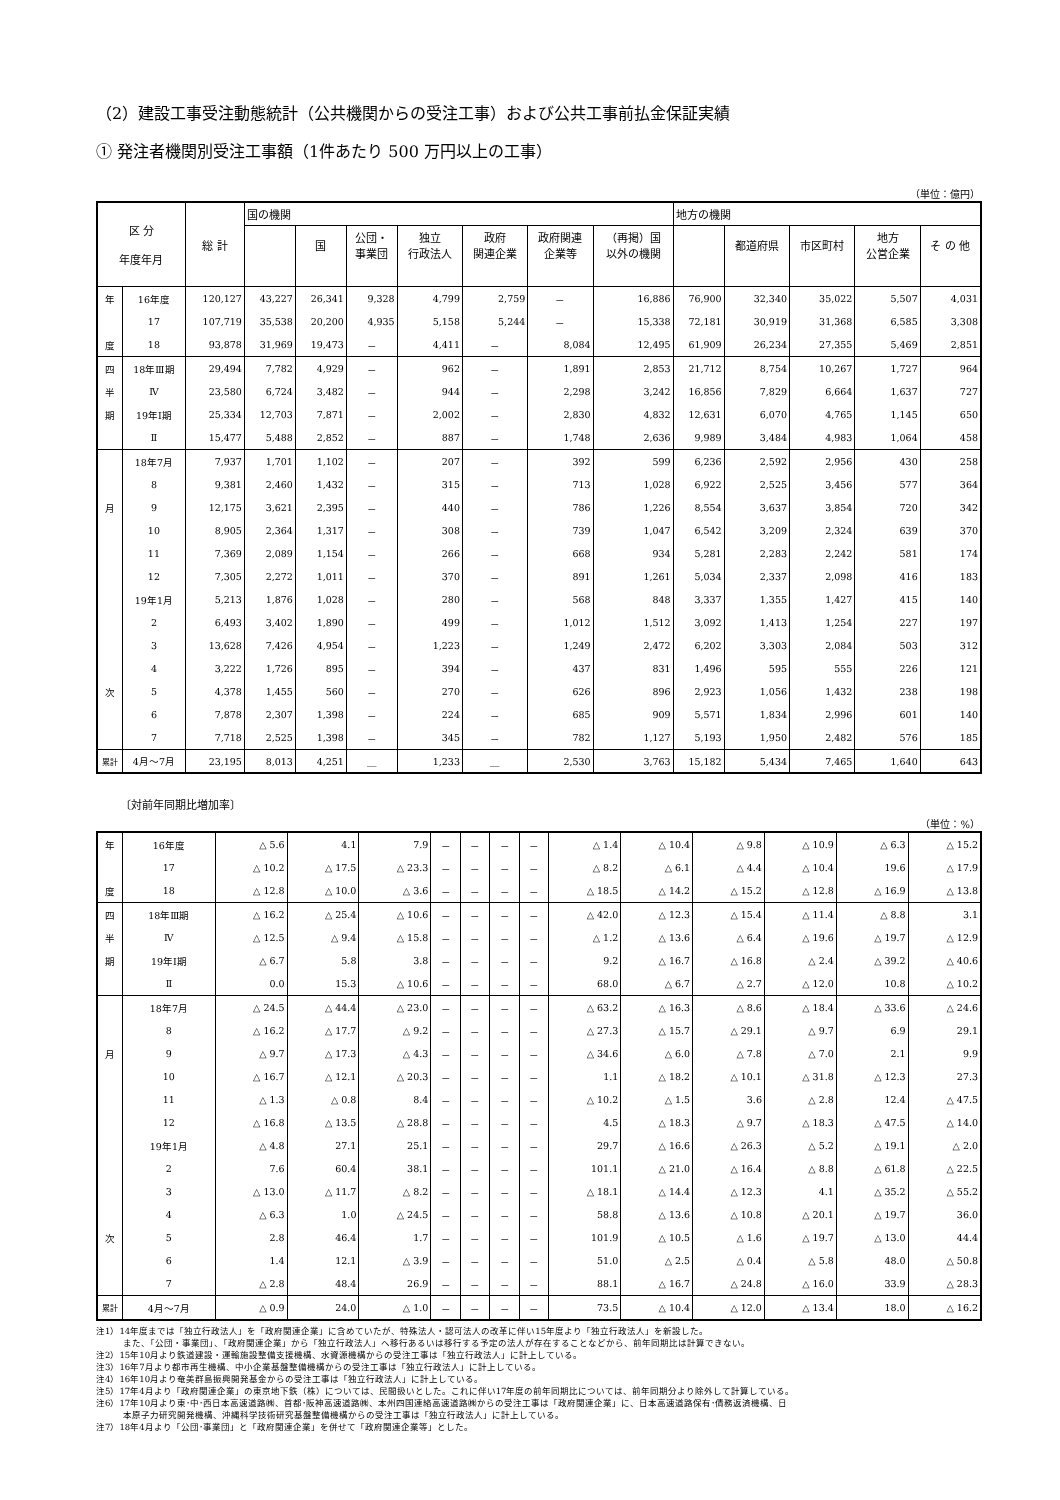（2）建設工事受注動態統計（公共機関からの受注工事）および公共工事前払金保証実績
① 発注者機関別受注工事額（1件あたり 500 万円以上の工事）
（単位：億円）
| 区 分 年度年月 | | 総 計 | 国の機関 | | | | | | | 地方の機関 | | | | |
| --- | --- | --- | --- | --- | --- | --- | --- | --- | --- | --- | --- | --- | --- | --- |
| | | | | 国 | 公団・ 事業団 | 独立 行政法人 | 政府 関連企業 | 政府関連 企業等 | （再掲）国 以外の機関 | | 都道府県 | 市区町村 | 地方 公営企業 | そ の 他 |
| 年 | 16年度 | 120,127 | 43,227 | 26,341 | 9,328 | 4,799 | 2,759 | － | 16,886 | 76,900 | 32,340 | 35,022 | 5,507 | 4,031 |
| | 17 | 107,719 | 35,538 | 20,200 | 4,935 | 5,158 | 5,244 | － | 15,338 | 72,181 | 30,919 | 31,368 | 6,585 | 3,308 |
| 度 | 18 | 93,878 | 31,969 | 19,473 | － | 4,411 | － | 8,084 | 12,495 | 61,909 | 26,234 | 27,355 | 5,469 | 2,851 |
| 四 | 18年Ⅲ期 | 29,494 | 7,782 | 4,929 | － | 962 | － | 1,891 | 2,853 | 21,712 | 8,754 | 10,267 | 1,727 | 964 |
| 半 | Ⅳ | 23,580 | 6,724 | 3,482 | － | 944 | － | 2,298 | 3,242 | 16,856 | 7,829 | 6,664 | 1,637 | 727 |
| 期 | 19年Ⅰ期 | 25,334 | 12,703 | 7,871 | － | 2,002 | － | 2,830 | 4,832 | 12,631 | 6,070 | 4,765 | 1,145 | 650 |
| | Ⅱ | 15,477 | 5,488 | 2,852 | － | 887 | － | 1,748 | 2,636 | 9,989 | 3,484 | 4,983 | 1,064 | 458 |
| | 18年7月 | 7,937 | 1,701 | 1,102 | － | 207 | － | 392 | 599 | 6,236 | 2,592 | 2,956 | 430 | 258 |
| | 8 | 9,381 | 2,460 | 1,432 | － | 315 | － | 713 | 1,028 | 6,922 | 2,525 | 3,456 | 577 | 364 |
| 月 | 9 | 12,175 | 3,621 | 2,395 | － | 440 | － | 786 | 1,226 | 8,554 | 3,637 | 3,854 | 720 | 342 |
| | 10 | 8,905 | 2,364 | 1,317 | － | 308 | － | 739 | 1,047 | 6,542 | 3,209 | 2,324 | 639 | 370 |
| | 11 | 7,369 | 2,089 | 1,154 | － | 266 | － | 668 | 934 | 5,281 | 2,283 | 2,242 | 581 | 174 |
| | 12 | 7,305 | 2,272 | 1,011 | － | 370 | － | 891 | 1,261 | 5,034 | 2,337 | 2,098 | 416 | 183 |
| | 19年1月 | 5,213 | 1,876 | 1,028 | － | 280 | － | 568 | 848 | 3,337 | 1,355 | 1,427 | 415 | 140 |
| | 2 | 6,493 | 3,402 | 1,890 | － | 499 | － | 1,012 | 1,512 | 3,092 | 1,413 | 1,254 | 227 | 197 |
| | 3 | 13,628 | 7,426 | 4,954 | － | 1,223 | － | 1,249 | 2,472 | 6,202 | 3,303 | 2,084 | 503 | 312 |
| | 4 | 3,222 | 1,726 | 895 | － | 394 | － | 437 | 831 | 1,496 | 595 | 555 | 226 | 121 |
| 次 | 5 | 4,378 | 1,455 | 560 | － | 270 | － | 626 | 896 | 2,923 | 1,056 | 1,432 | 238 | 198 |
| | 6 | 7,878 | 2,307 | 1,398 | － | 224 | － | 685 | 909 | 5,571 | 1,834 | 2,996 | 601 | 140 |
| | 7 | 7,718 | 2,525 | 1,398 | － | 345 | － | 782 | 1,127 | 5,193 | 1,950 | 2,482 | 576 | 185 |
| 累計 | 4月～7月 | 23,195 | 8,013 | 4,251 | ＿ | 1,233 | ＿ | 2,530 | 3,763 | 15,182 | 5,434 | 7,465 | 1,640 | 643 |
〔対前年同期比増加率〕
（単位：%）
| 年 | 16年度 | △ 5.6 | 4.1 | 7.9 | － | － | － | － | △ 1.4 | △ 10.4 | △ 9.8 | △ 10.9 | △ 6.3 | △ 15.2 |
| | 17 | △ 10.2 | △ 17.5 | △ 23.3 | － | － | － | － | △ 8.2 | △ 6.1 | △ 4.4 | △ 10.4 | 19.6 | △ 17.9 |
| 度 | 18 | △ 12.8 | △ 10.0 | △ 3.6 | － | － | － | － | △ 18.5 | △ 14.2 | △ 15.2 | △ 12.8 | △ 16.9 | △ 13.8 |
| 四 | 18年Ⅲ期 | △ 16.2 | △ 25.4 | △ 10.6 | － | － | － | － | △ 42.0 | △ 12.3 | △ 15.4 | △ 11.4 | △ 8.8 | 3.1 |
| 半 | Ⅳ | △ 12.5 | △ 9.4 | △ 15.8 | － | － | － | － | △ 1.2 | △ 13.6 | △ 6.4 | △ 19.6 | △ 19.7 | △ 12.9 |
| 期 | 19年Ⅰ期 | △ 6.7 | 5.8 | 3.8 | － | － | － | － | 9.2 | △ 16.7 | △ 16.8 | △ 2.4 | △ 39.2 | △ 40.6 |
| | Ⅱ | 0.0 | 15.3 | △ 10.6 | － | － | － | － | 68.0 | △ 6.7 | △ 2.7 | △ 12.0 | 10.8 | △ 10.2 |
| | 18年7月 | △ 24.5 | △ 44.4 | △ 23.0 | － | － | － | － | △ 63.2 | △ 16.3 | △ 8.6 | △ 18.4 | △ 33.6 | △ 24.6 |
| | 8 | △ 16.2 | △ 17.7 | △ 9.2 | － | － | － | － | △ 27.3 | △ 15.7 | △ 29.1 | △ 9.7 | 6.9 | 29.1 |
| 月 | 9 | △ 9.7 | △ 17.3 | △ 4.3 | － | － | － | － | △ 34.6 | △ 6.0 | △ 7.8 | △ 7.0 | 2.1 | 9.9 |
| | 10 | △ 16.7 | △ 12.1 | △ 20.3 | － | － | － | － | 1.1 | △ 18.2 | △ 10.1 | △ 31.8 | △ 12.3 | 27.3 |
| | 11 | △ 1.3 | △ 0.8 | 8.4 | － | － | － | － | △ 10.2 | △ 1.5 | 3.6 | △ 2.8 | 12.4 | △ 47.5 |
| | 12 | △ 16.8 | △ 13.5 | △ 28.8 | － | － | － | － | 4.5 | △ 18.3 | △ 9.7 | △ 18.3 | △ 47.5 | △ 14.0 |
| | 19年1月 | △ 4.8 | 27.1 | 25.1 | － | － | － | － | 29.7 | △ 16.6 | △ 26.3 | △ 5.2 | △ 19.1 | △ 2.0 |
| | 2 | 7.6 | 60.4 | 38.1 | － | － | － | － | 101.1 | △ 21.0 | △ 16.4 | △ 8.8 | △ 61.8 | △ 22.5 |
| | 3 | △ 13.0 | △ 11.7 | △ 8.2 | － | － | － | － | △ 18.1 | △ 14.4 | △ 12.3 | 4.1 | △ 35.2 | △ 55.2 |
| | 4 | △ 6.3 | 1.0 | △ 24.5 | － | － | － | － | 58.8 | △ 13.6 | △ 10.8 | △ 20.1 | △ 19.7 | 36.0 |
| 次 | 5 | 2.8 | 46.4 | 1.7 | － | － | － | － | 101.9 | △ 10.5 | △ 1.6 | △ 19.7 | △ 13.0 | 44.4 |
| | 6 | 1.4 | 12.1 | △ 3.9 | － | － | － | － | 51.0 | △ 2.5 | △ 0.4 | △ 5.8 | 48.0 | △ 50.8 |
| | 7 | △ 2.8 | 48.4 | 26.9 | － | － | － | － | 88.1 | △ 16.7 | △ 24.8 | △ 16.0 | 33.9 | △ 28.3 |
| 累計 | 4月～7月 | △ 0.9 | 24.0 | △ 1.0 | － | － | － | － | 73.5 | △ 10.4 | △ 12.0 | △ 13.4 | 18.0 | △ 16.2 |
注1）14年度までは「独立行政法人」を「政府関連企業」に含めていたが、特殊法人・認可法人の改革に伴い15年度より「独立行政法人」を新設した。
　　　また、「公団・事業団」、「政府関連企業」から「独立行政法人」へ移行あるいは移行する予定の法人が存在することなどから、前年同期比は計算できない。
注2）15年10月より鉄道建設・運輸施設整備支援機構、水資源機構からの受注工事は「独立行政法人」に計上している。
注3）16年7月より都市再生機構、中小企業基盤整備機構からの受注工事は「独立行政法人」に計上している。
注4）16年10月より奄美群島振興開発基金からの受注工事は「独立行政法人」に計上している。
注5）17年4月より「政府関連企業」の東京地下鉄（株）については、民間扱いとした。これに伴い17年度の前年同期比については、前年同期分より除外して計算している。
注6）17年10月より東･中･西日本高速道路㈱、首都･阪神高速道路㈱、本州四国連絡高速道路㈱からの受注工事は「政府関連企業」に、日本高速道路保有･債務返済機構、日
　　　本原子力研究開発機構、沖縄科学技術研究基盤整備機構からの受注工事は「独立行政法人」に計上している。
注7）18年4月より「公団･事業団」と「政府関連企業」を併せて「政府関連企業等」とした。